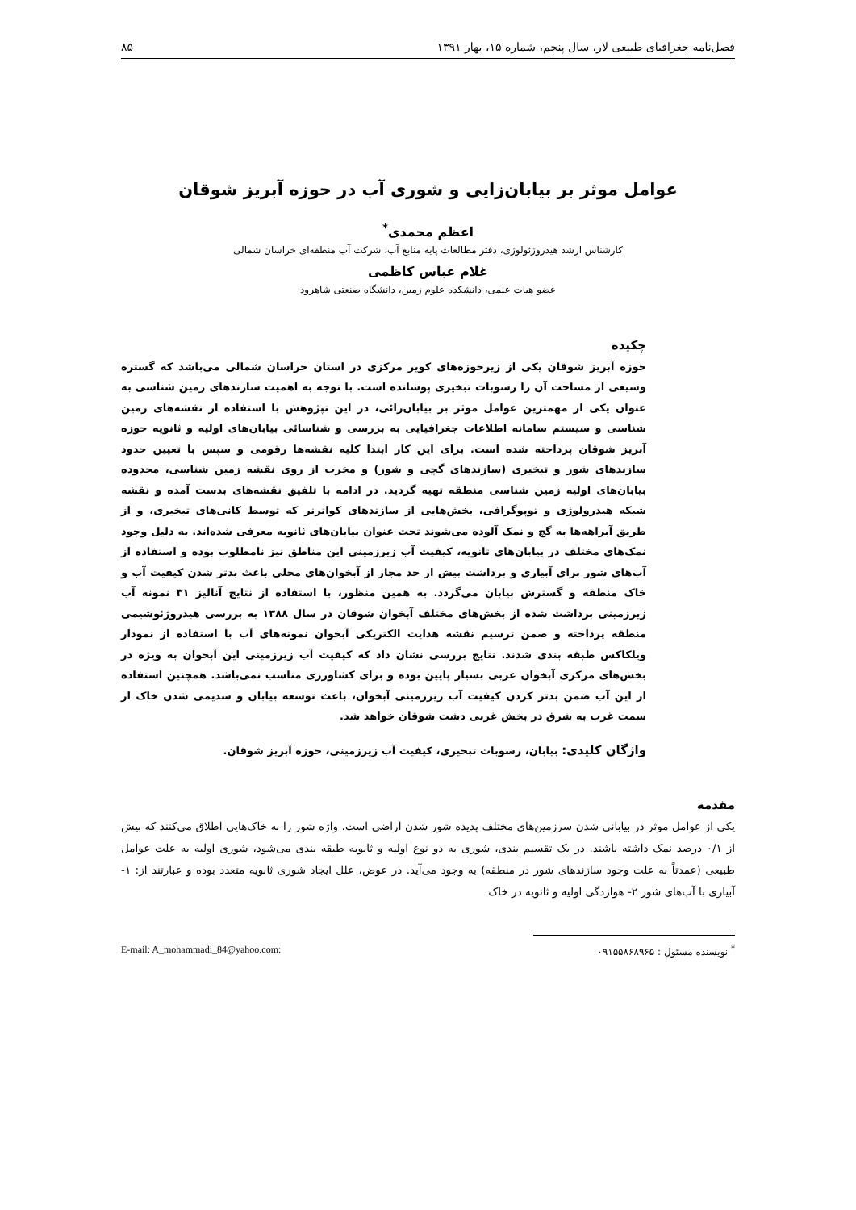فصل‌نامه جغرافیای طبیعی لار، سال پنجم، شماره ۱۵، بهار ۱۳۹۱ ۸۵
عوامل موثر بر بیابان‌زایی و شوری آب در حوزه آبریز شوقان
اعظم محمدی<sup>*</sup>
کارشناس ارشد هیدروژئولوژی، دفتر مطالعات پایه منابع آب، شرکت آب منطقه‌ای خراسان شمالی
غلام عباس کاظمی
عضو هیات علمی، دانشکده علوم زمین، دانشگاه صنعتی شاهرود
چکیده
حوزه آبریز شوقان یکی از زیرحوزه‌های کویر مرکزی در استان خراسان شمالی می‌باشد که گستره وسیعی از مساحت آن را رسوبات تبخیری پوشانده است. با توجه به اهمیت سازندهای زمین شناسی به عنوان یکی از مهمترین عوامل موثر بر بیابان‌زائی، در این تپژوهش با استفاده از نقشه‌های زمین شناسی و سیستم سامانه اطلاعات جغرافیایی به بررسی و شناسائی بیابان‌های اولیه و ثانویه حوزه آبریز شوقان پرداخته شده است. برای این کار ابتدا کلیه نقشه‌ها رقومی و سپس با تعیین حدود سازندهای شور و تبخیری (سازندهای گچی و شور) و مخرب از روی نقشه زمین شناسی، محدوده بیابان‌های اولیه زمین شناسی منطقه تهیه گردید. در ادامه با تلفیق نقشه‌های بدست آمده و نقشه شبکه هیدرولوژی و توپوگرافی، بخش‌هایی از سازندهای کواترنر که توسط کانی‌های تبخیری، و از طریق آبراهه‌ها به گچ و نمک آلوده می‌شوند تحت عنوان بیابان‌های ثانویه معرفی شده‌اند. به دلیل وجود نمک‌های مختلف در بیابان‌های ثانویه، کیفیت آب زیرزمینی این مناطق نیز نامطلوب بوده و استفاده از آب‌های شور برای آبیاری و برداشت بیش از حد مجاز از آبخوان‌های محلی باعث بدتر شدن کیفیت آب و خاک منطقه و گسترش بیابان می‌گردد. به همین منظور، با استفاده از نتایج آنالیز ۳۱ نمونه آب زیرزمینی برداشت شده از بخش‌های مختلف آبخوان شوقان در سال ۱۳۸۸ به بررسی هیدروژئوشیمی منطقه پرداخته و ضمن ترسیم نقشه هدایت الکتریکی آبخوان نمونه‌های آب با استفاده از نمودار ویلکاکس طبقه بندی شدند. نتایج بررسی نشان داد که کیفیت آب زیرزمینی این آبخوان به ویژه در بخش‌های مرکزی آبخوان غربی بسیار پایین بوده و برای کشاورزی مناسب نمی‌باشد. همچنین استفاده از این آب ضمن بدتر کردن کیفیت آب زیرزمینی آبخوان، باعث توسعه بیابان و سدیمی شدن خاک از سمت غرب به شرق در بخش غربی دشت شوقان خواهد شد.
واژگان کلیدی: بیابان، رسوبات تبخیری، کیفیت آب زیرزمینی، حوزه آبریز شوقان.
مقدمه
یکی از عوامل موثر در بیابانی شدن سرزمین‌های مختلف پدیده شور شدن اراضی است. واژه شور را به خاک‌هایی اطلاق می‌کنند که بیش از ۰/۱ درصد نمک داشته باشند. در یک تقسیم بندی، شوری به دو نوع اولیه و ثانویه طبقه بندی می‌شود، شوری اولیه به علت عوامل طبیعی (عمدتاً به علت وجود سازندهای شور در منطقه) به وجود می‌آید. در عوض، علل ایجاد شوری ثانویه متعدد بوده و عبارتند از: ۱- آبیاری با آب‌های شور ۲- هوازدگی اولیه و ثانویه در خاک
<sup>*</sup> نویسنده مسئول : ۰۹۱۵۵۸۶۸۹۶۵ E-mail: A_mohammadi_84@yahoo.com: